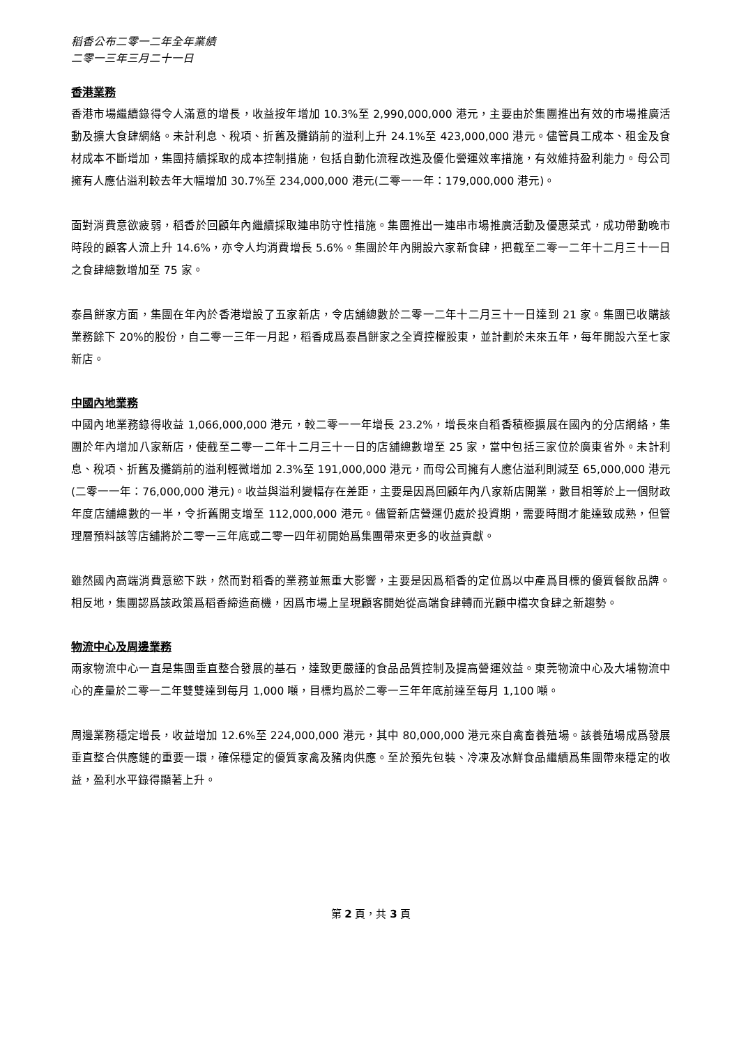稻香公布二零一二年全年業績
二零一三年三月二十一日
香港業務
香港市場繼續錄得令人滿意的增長，收益按年增加 10.3%至 2,990,000,000 港元，主要由於集團推出有效的市場推廣活動及擴大食肆網絡。未計利息、稅項、折舊及攤銷前的溢利上升 24.1%至 423,000,000 港元。儘管員工成本、租金及食材成本不斷增加，集團持續採取的成本控制措施，包括自動化流程改進及優化營運效率措施，有效維持盈利能力。母公司擁有人應佔溢利較去年大幅增加 30.7%至 234,000,000 港元(二零一一年：179,000,000 港元)。
面對消費意欲疲弱，稻香於回顧年內繼續採取連串防守性措施。集團推出一連串市場推廣活動及優惠菜式，成功帶動晚市時段的顧客人流上升 14.6%，亦令人均消費增長 5.6%。集團於年內開設六家新食肆，把截至二零一二年十二月三十一日之食肆總數增加至 75 家。
泰昌餅家方面，集團在年內於香港增設了五家新店，令店舖總數於二零一二年十二月三十一日達到 21 家。集團已收購該業務餘下 20%的股份，自二零一三年一月起，稻香成爲泰昌餅家之全資控權股東，並計劃於未來五年，每年開設六至七家新店。
中國內地業務
中國內地業務錄得收益 1,066,000,000 港元，較二零一一年增長 23.2%，增長來自稻香積極擴展在國內的分店網絡，集團於年內增加八家新店，使截至二零一二年十二月三十一日的店舖總數增至 25 家，當中包括三家位於廣東省外。未計利息、稅項、折舊及攤銷前的溢利輕微增加 2.3%至 191,000,000 港元，而母公司擁有人應佔溢利則減至 65,000,000 港元(二零一一年：76,000,000 港元)。收益與溢利變幅存在差距，主要是因爲回顧年內八家新店開業，數目相等於上一個財政年度店舖總數的一半，令折舊開支增至 112,000,000 港元。儘管新店營運仍處於投資期，需要時間才能達致成熟，但管理層預料該等店舖將於二零一三年底或二零一四年初開始爲集團帶來更多的收益貢獻。
雖然國內高端消費意慾下跌，然而對稻香的業務並無重大影響，主要是因爲稻香的定位爲以中產爲目標的優質餐飲品牌。相反地，集團認爲該政策爲稻香締造商機，因爲市場上呈現顧客開始從高端食肆轉而光顧中檔次食肆之新趨勢。
物流中心及周邊業務
兩家物流中心一直是集團垂直整合發展的基石，達致更嚴謹的食品品質控制及提高營運效益。東莞物流中心及大埔物流中心的產量於二零一二年雙雙達到每月 1,000 噸，目標均爲於二零一三年年底前達至每月 1,100 噸。
周邊業務穩定增長，收益增加 12.6%至 224,000,000 港元，其中 80,000,000 港元來自禽畜養殖場。該養殖場成爲發展垂直整合供應鏈的重要一環，確保穩定的優質家禽及豬肉供應。至於預先包裝、冷凍及冰鮮食品繼續爲集團帶來穩定的收益，盈利水平錄得顯著上升。
第 2 頁，共 3 頁